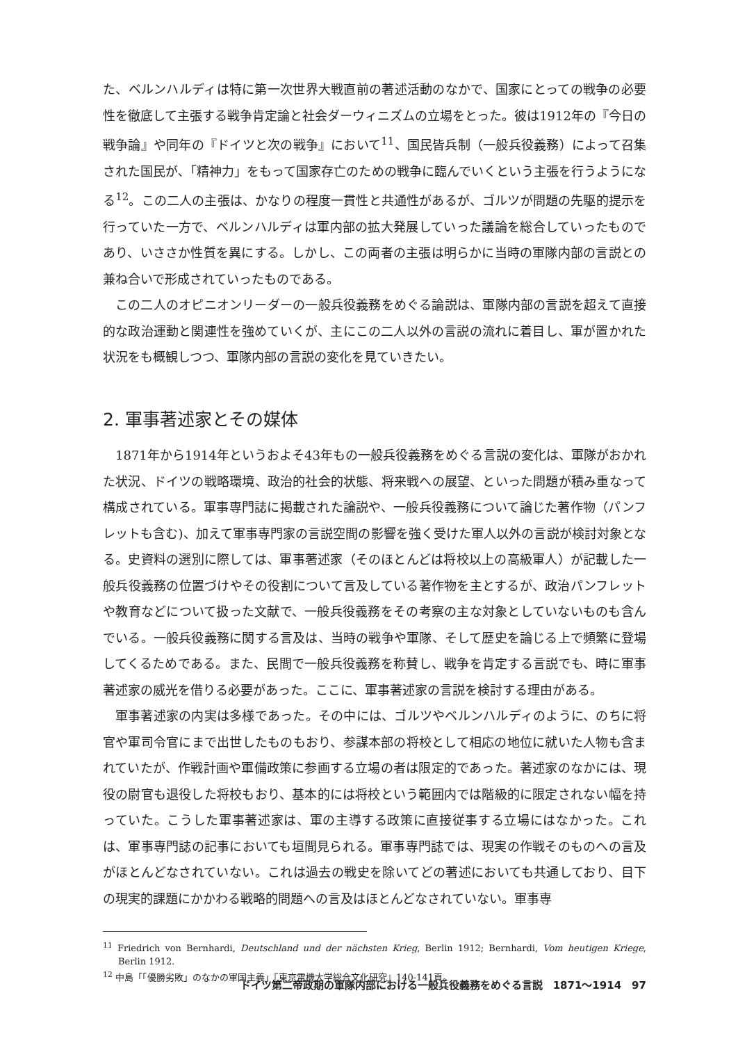た、ベルンハルディは特に第一次世界大戦直前の著述活動のなかで、国家にとっての戦争の必要性を徹底して主張する戦争肯定論と社会ダーウィニズムの立場をとった。彼は1912年の『今日の戦争論』や同年の『ドイツと次の戦争』において<sup>11</sup>、国民皆兵制（一般兵役義務）によって召集された国民が､「精神力」をもって国家存亡のための戦争に臨んでいくという主張を行うようになる<sup>12</sup>。この二人の主張は、かなりの程度一貫性と共通性があるが、ゴルツが問題の先駆的提示を行っていた一方で、ベルンハルディは軍内部の拡大発展していった議論を総合していったものであり、いささか性質を異にする。しかし、この両者の主張は明らかに当時の軍隊内部の言説との兼ね合いで形成されていったものである。
この二人のオピニオンリーダーの一般兵役義務をめぐる論説は、軍隊内部の言説を超えて直接的な政治運動と関連性を強めていくが、主にこの二人以外の言説の流れに着目し、軍が置かれた状況をも概観しつつ、軍隊内部の言説の変化を見ていきたい。
2. 軍事著述家とその媒体
1871年から1914年というおよそ43年もの一般兵役義務をめぐる言説の変化は、軍隊がおかれた状況、ドイツの戦略環境、政治的社会的状態、将来戦への展望、といった問題が積み重なって構成されている。軍事専門誌に掲載された論説や、一般兵役義務について論じた著作物（パンフレットも含む)、加えて軍事専門家の言説空間の影響を強く受けた軍人以外の言説が検討対象となる。史資料の選別に際しては、軍事著述家（そのほとんどは将校以上の高級軍人）が記載した一般兵役義務の位置づけやその役割について言及している著作物を主とするが、政治パンフレットや教育などについて扱った文献で、一般兵役義務をその考察の主な対象としていないものも含んでいる。一般兵役義務に関する言及は、当時の戦争や軍隊、そして歴史を論じる上で頻繁に登場してくるためである。また、民間で一般兵役義務を称賛し、戦争を肯定する言説でも、時に軍事著述家の威光を借りる必要があった。ここに、軍事著述家の言説を検討する理由がある。
軍事著述家の内実は多様であった。その中には、ゴルツやベルンハルディのように、のちに将官や軍司令官にまで出世したものもおり、参謀本部の将校として相応の地位に就いた人物も含まれていたが、作戦計画や軍備政策に参画する立場の者は限定的であった。著述家のなかには、現役の尉官も退役した将校もおり、基本的には将校という範囲内では階級的に限定されない幅を持っていた。こうした軍事著述家は、軍の主導する政策に直接従事する立場にはなかった。これは、軍事専門誌の記事においても垣間見られる。軍事専門誌では、現実の作戦そのものへの言及がほとんどなされていない。これは過去の戦史を除いてどの著述においても共通しており、目下の現実的課題にかかわる戦略的問題への言及はほとんどなされていない。軍事専
<sup>11</sup> Friedrich von Bernhardi, Deutschland und der nächsten Krieg, Berlin 1912; Bernhardi, Vom heutigen Kriege, Berlin 1912.
<sup>12</sup> 中島「「優勝劣敗」のなかの軍国主義」『東京電機大学総合文化研究』140-141頁。
ドイツ第二帝政期の軍隊内部における一般兵役義務をめぐる言説　1871〜1914　97